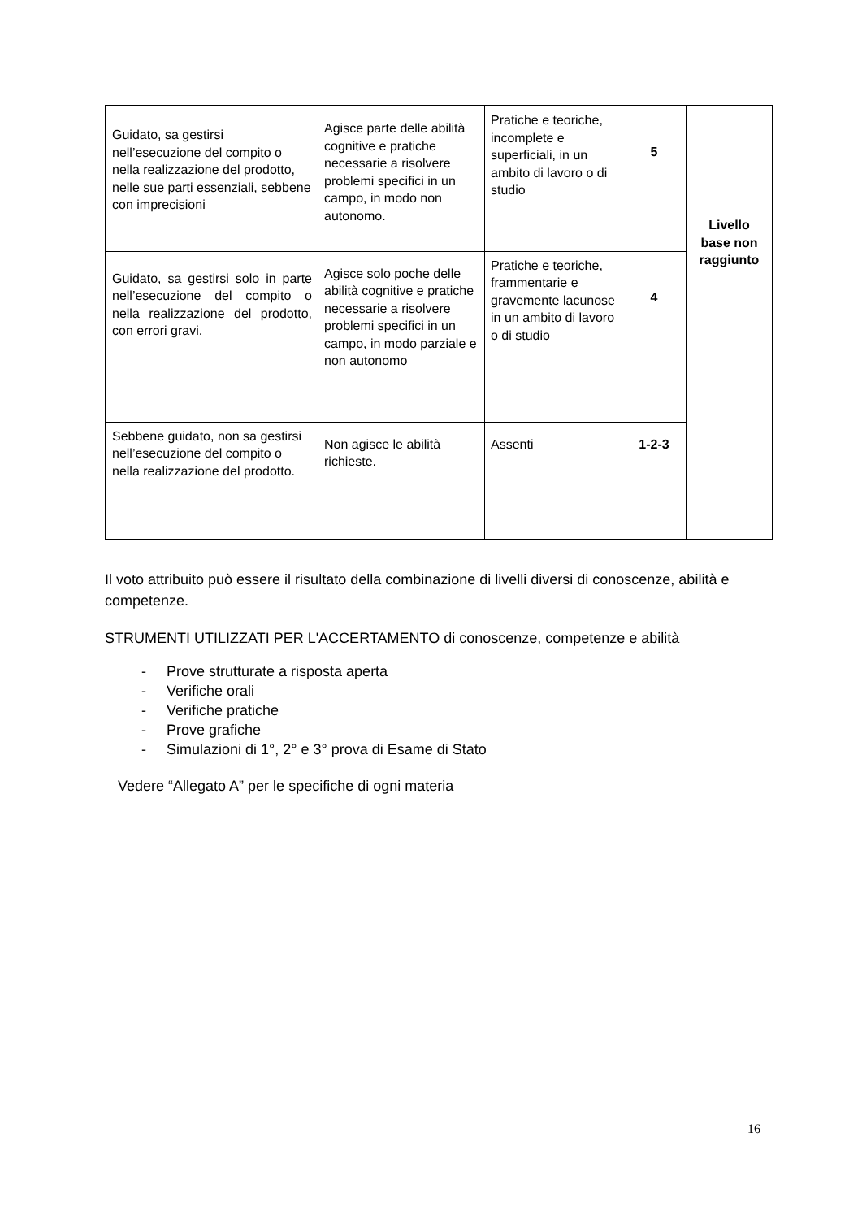| Guidato, sa gestirsi nell’esecuzione del compito o nella realizzazione del prodotto, nelle sue parti essenziali, sebbene con imprecisioni | Agisce parte delle abilità cognitive e pratiche necessarie a risolvere problemi specifici in un campo, in modo non autonomo. | Pratiche e teoriche, incomplete e superficiali, in un ambito di lavoro o di studio | 5 | Livello base non raggiunto |
| Guidato, sa gestirsi solo in parte nell’esecuzione del compito o nella realizzazione del prodotto, con errori gravi. | Agisce solo poche delle abilità cognitive e pratiche necessarie a risolvere problemi specifici in un campo, in modo parziale e non autonomo | Pratiche e teoriche, frammentarie e gravemente lacunose in un ambito di lavoro o di studio | 4 | |
| Sebbene guidato, non sa gestirsi nell’esecuzione del compito o nella realizzazione del prodotto. | Non agisce le abilità richieste. | Assenti | 1-2-3 | |
Il voto attribuito può essere il risultato della combinazione di livelli diversi di conoscenze, abilità e competenze.
STRUMENTI UTILIZZATI PER L'ACCERTAMENTO di conoscenze, competenze e abilità
- Prove strutturate a risposta aperta
- Verifiche orali
- Verifiche pratiche
- Prove grafiche
- Simulazioni di 1°, 2° e 3° prova di Esame di Stato
Vedere “Allegato A” per le specifiche di ogni materia
16